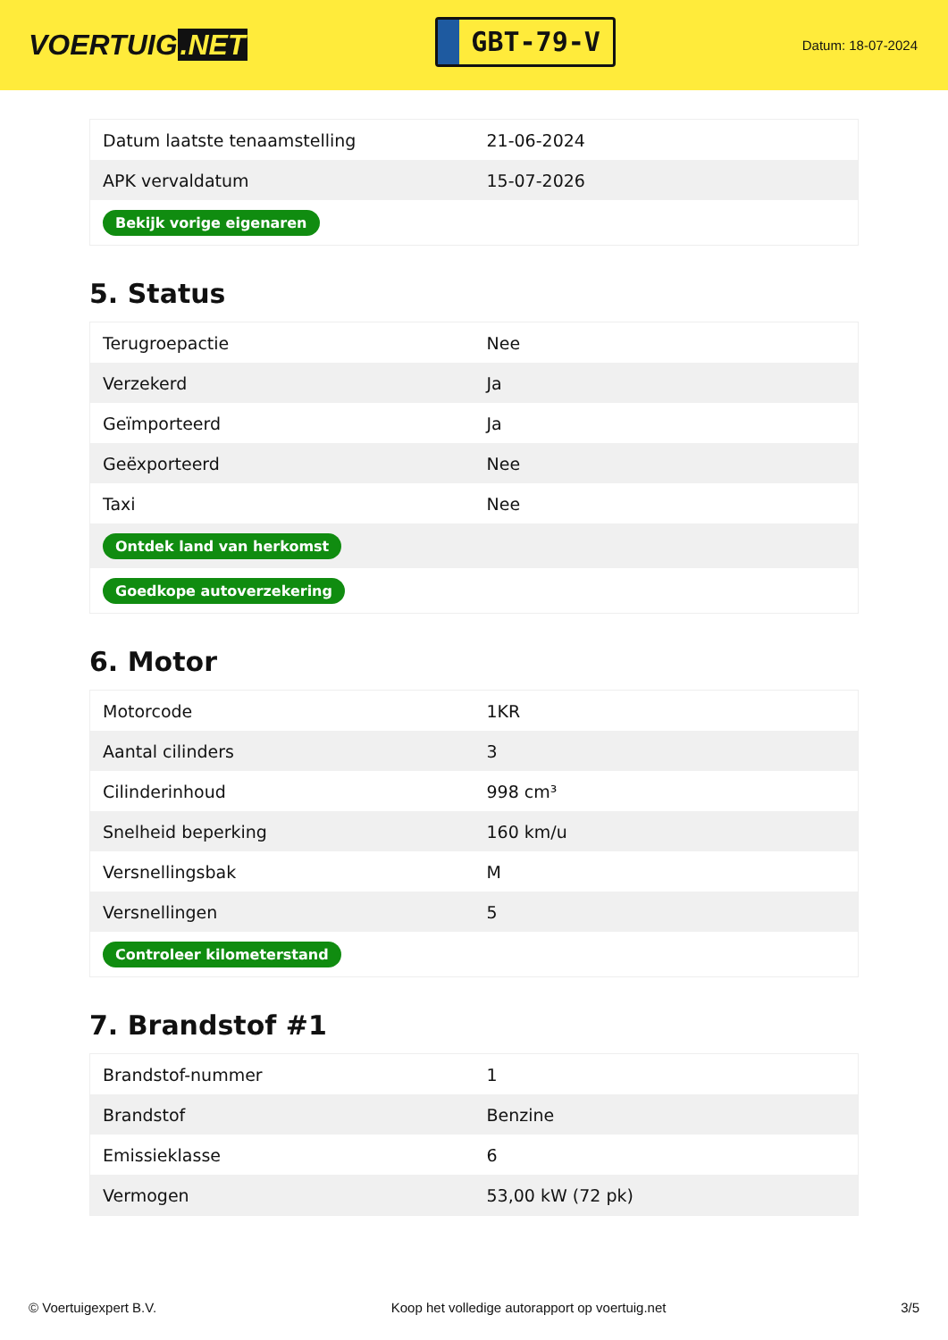VOERTUIG.NET
GBT-79-V
Datum: 18-07-2024
| Datum laatste tenaamstelling | 21-06-2024 |
| APK vervaldatum | 15-07-2026 |
| Bekijk vorige eigenaren | |
5. Status
| Terugroepactie | Nee |
| Verzekerd | Ja |
| Geïmporteerd | Ja |
| Geëxporteerd | Nee |
| Taxi | Nee |
| Ontdek land van herkomst | |
| Goedkope autoverzekering | |
6. Motor
| Motorcode | 1KR |
| Aantal cilinders | 3 |
| Cilinderinhoud | 998 cm³ |
| Snelheid beperking | 160 km/u |
| Versnellingsbak | M |
| Versnellingen | 5 |
| Controleer kilometerstand | |
7. Brandstof #1
| Brandstof-nummer | 1 |
| Brandstof | Benzine |
| Emissieklasse | 6 |
| Vermogen | 53,00 kW (72 pk) |
© Voertuigexpert B.V. Koop het volledige autorapport op voertuig.net 3/5